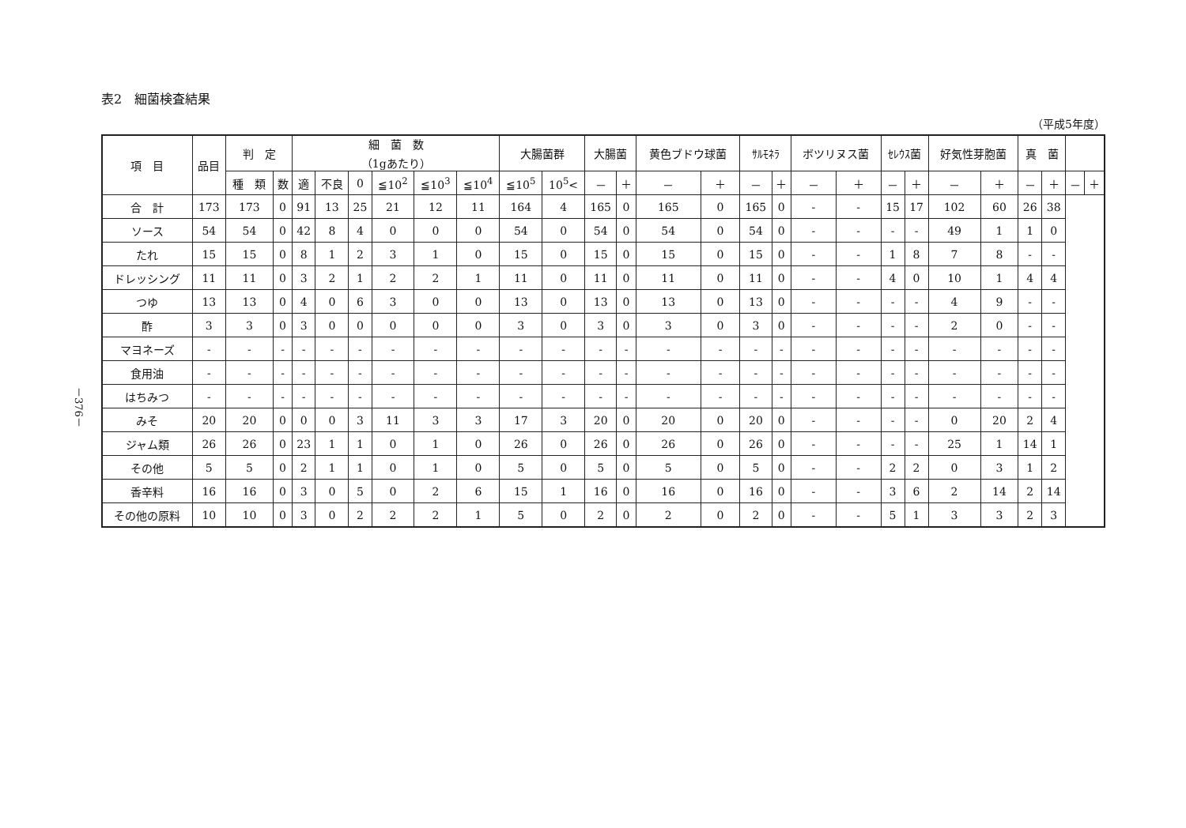－376－
表2　細菌検査結果
（平成5年度）
| 項 目 | 品目 | 判 定 | | 細 菌 数 （1gあたり） | | | | | | 大腸菌群 | | 大腸菌 | | 黄色ブドウ球菌 | | ｻﾙﾓﾈﾗ | | ボツリヌス菌 | | ｾﾚｳｽ菌 | | 好気性芽胞菌 | | 真 菌 | | | |
| --- | --- | --- | --- | --- | --- | --- | --- | --- | --- | --- | --- | --- | --- | --- | --- | --- | --- | --- | --- | --- | --- | --- | --- | --- | --- | --- | --- |
| | | 種 類 | 数 | 適 | 不良 | 0 | ≦10<sup>2</sup> | ≦10<sup>3</sup> | ≦10<sup>4</sup> | ≦10<sup>5</sup> | 10<sup>5</sup>< | － | ＋ | － | ＋ | － | ＋ | － | ＋ | － | ＋ | － | ＋ | － | ＋ | － | ＋ |
| 合 計 | 173 | 173 | 0 | 91 | 13 | 25 | 21 | 12 | 11 | 164 | 4 | 165 | 0 | 165 | 0 | 165 | 0 | - | - | 15 | 17 | 102 | 60 | 26 | 38 | | |
| ソース | 54 | 54 | 0 | 42 | 8 | 4 | 0 | 0 | 0 | 54 | 0 | 54 | 0 | 54 | 0 | 54 | 0 | - | - | - | - | 49 | 1 | 1 | 0 | | |
| たれ | 15 | 15 | 0 | 8 | 1 | 2 | 3 | 1 | 0 | 15 | 0 | 15 | 0 | 15 | 0 | 15 | 0 | - | - | 1 | 8 | 7 | 8 | - | - | | |
| ドレッシング | 11 | 11 | 0 | 3 | 2 | 1 | 2 | 2 | 1 | 11 | 0 | 11 | 0 | 11 | 0 | 11 | 0 | - | - | 4 | 0 | 10 | 1 | 4 | 4 | | |
| つゆ | 13 | 13 | 0 | 4 | 0 | 6 | 3 | 0 | 0 | 13 | 0 | 13 | 0 | 13 | 0 | 13 | 0 | - | - | - | - | 4 | 9 | - | - | | |
| 酢 | 3 | 3 | 0 | 3 | 0 | 0 | 0 | 0 | 0 | 3 | 0 | 3 | 0 | 3 | 0 | 3 | 0 | - | - | - | - | 2 | 0 | - | - | | |
| マヨネーズ | - | - | - | - | - | - | - | - | - | - | - | - | - | - | - | - | - | - | - | - | - | - | - | - | - | | |
| 食用油 | - | - | - | - | - | - | - | - | - | - | - | - | - | - | - | - | - | - | - | - | - | - | - | - | - | | |
| はちみつ | - | - | - | - | - | - | - | - | - | - | - | - | - | - | - | - | - | - | - | - | - | - | - | - | - | | |
| みそ | 20 | 20 | 0 | 0 | 0 | 3 | 11 | 3 | 3 | 17 | 3 | 20 | 0 | 20 | 0 | 20 | 0 | - | - | - | - | 0 | 20 | 2 | 4 | | |
| ジャム類 | 26 | 26 | 0 | 23 | 1 | 1 | 0 | 1 | 0 | 26 | 0 | 26 | 0 | 26 | 0 | 26 | 0 | - | - | - | - | 25 | 1 | 14 | 1 | | |
| その他 | 5 | 5 | 0 | 2 | 1 | 1 | 0 | 1 | 0 | 5 | 0 | 5 | 0 | 5 | 0 | 5 | 0 | - | - | 2 | 2 | 0 | 3 | 1 | 2 | | |
| 香辛料 | 16 | 16 | 0 | 3 | 0 | 5 | 0 | 2 | 6 | 15 | 1 | 16 | 0 | 16 | 0 | 16 | 0 | - | - | 3 | 6 | 2 | 14 | 2 | 14 | | |
| その他の原料 | 10 | 10 | 0 | 3 | 0 | 2 | 2 | 2 | 1 | 5 | 0 | 2 | 0 | 2 | 0 | 2 | 0 | - | - | 5 | 1 | 3 | 3 | 2 | 3 | | |